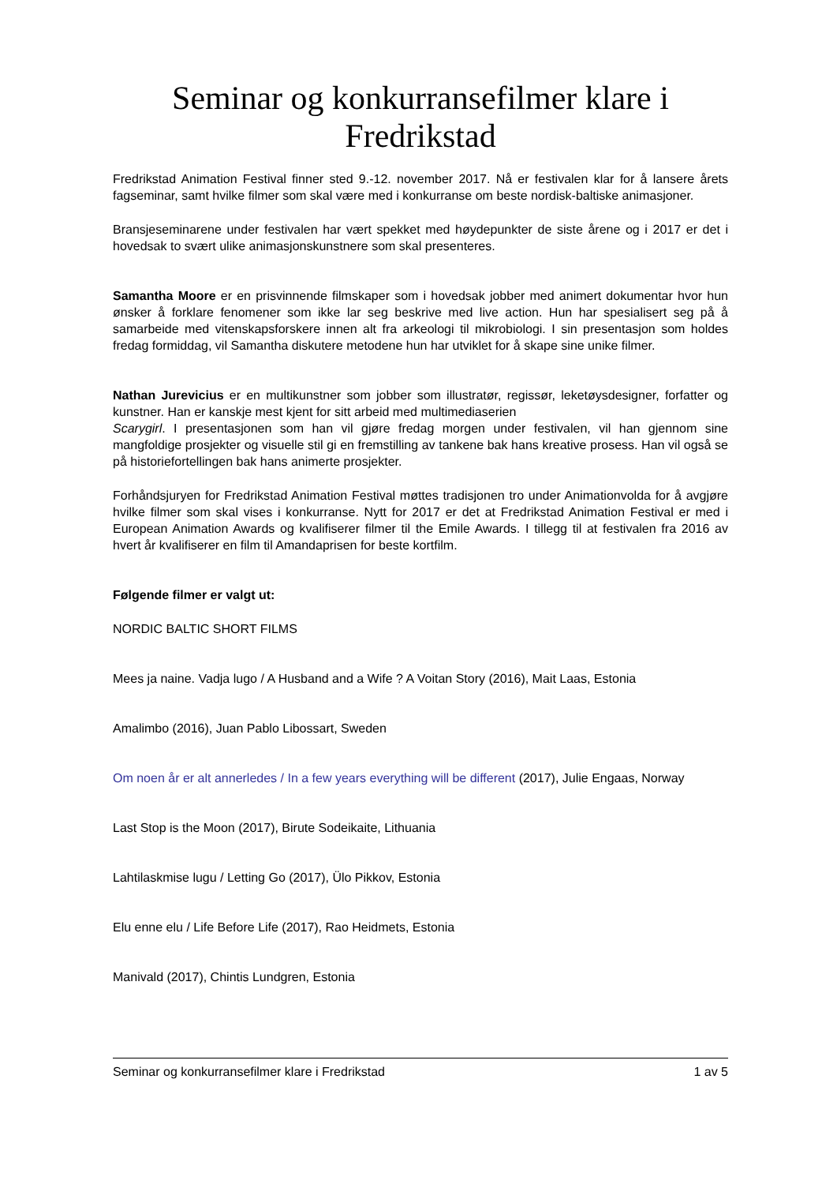Seminar og konkurranse­filmer klare i Fredrikstad
Fredrikstad Animation Festival finner sted 9.-12. november 2017. Nå er festivalen klar for å lansere årets fagseminar, samt hvilke filmer som skal være med i konkurranse om beste nordisk-baltiske animasjoner.
Bransjeseminarene under festivalen har vært spekket med høydepunkter de siste årene og i 2017 er det i hovedsak to svært ulike animasjonskunstnere som skal presenteres.
Samantha Moore er en prisvinnende filmskaper som i hovedsak jobber med animert dokumentar hvor hun ønsker å forklare fenomener som ikke lar seg beskrive med live action. Hun har spesialisert seg på å samarbeide med vitenskapsforskere innen alt fra arkeologi til mikrobiologi. I sin presentasjon som holdes fredag formiddag, vil Samantha diskutere metodene hun har utviklet for å skape sine unike filmer.
Nathan Jurevicius er en multikunstner som jobber som illustratør, regissør, leketøysdesigner, forfatter og kunstner. Han er kanskje mest kjent for sitt arbeid med multimediaserien
Scarygirl. I presentasjonen som han vil gjøre fredag morgen under festivalen, vil han gjennom sine mangfoldige prosjekter og visuelle stil gi en fremstilling av tankene bak hans kreative prosess. Han vil også se på historiefortellingen bak hans animerte prosjekter.
Forhåndsjuryen for Fredrikstad Animation Festival møttes tradisjonen tro under Animationvolda for å avgjøre hvilke filmer som skal vises i konkurranse. Nytt for 2017 er det at Fredrikstad Animation Festival er med i European Animation Awards og kvalifiserer filmer til the Emile Awards. I tillegg til at festivalen fra 2016 av hvert år kvalifiserer en film til Amandaprisen for beste kortfilm.
Følgende filmer er valgt ut:
NORDIC BALTIC SHORT FILMS
Mees ja naine. Vadja lugo / A Husband and a Wife ? A Voitan Story (2016), Mait Laas, Estonia
Amalimbo (2016), Juan Pablo Libossart, Sweden
Om noen år er alt annerledes / In a few years everything will be different (2017), Julie Engaas, Norway
Last Stop is the Moon (2017), Birute Sodeikaite, Lithuania
Lahtilaskmise lugu / Letting Go (2017), Ülo Pikkov, Estonia
Elu enne elu / Life Before Life (2017), Rao Heidmets, Estonia
Manivald (2017), Chintis Lundgren, Estonia
Seminar og konkurransefilmer klare i Fredrikstad 1 av 5